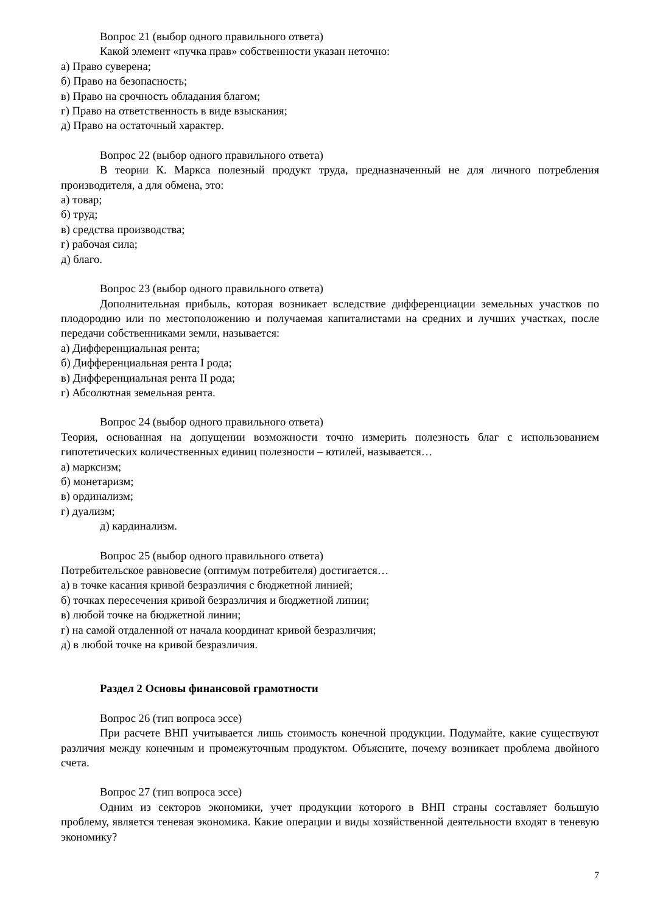Вопрос 21 (выбор одного правильного ответа)
Какой элемент «пучка прав» собственности указан неточно:
а) Право суверена;
б) Право на безопасность;
в) Право на срочность обладания благом;
г) Право на ответственность в виде взыскания;
д) Право на остаточный характер.
Вопрос 22 (выбор одного правильного ответа)
В теории К. Маркса полезный продукт труда, предназначенный не для личного потребления производителя, а для обмена, это:
а) товар;
б) труд;
в) средства производства;
г) рабочая сила;
д) благо.
Вопрос 23 (выбор одного правильного ответа)
Дополнительная прибыль, которая возникает вследствие дифференциации земельных участков по плодородию или по местоположению и получаемая капиталистами на средних и лучших участках, после передачи собственниками земли, называется:
а) Дифференциальная рента;
б) Дифференциальная рента I рода;
в) Дифференциальная рента II рода;
г) Абсолютная земельная рента.
Вопрос 24 (выбор одного правильного ответа)
Теория, основанная на допущении возможности точно измерить полезность благ с использованием гипотетических количественных единиц полезности – ютилей, называется…
а) марксизм;
б) монетаризм;
в) ординализм;
г) дуализм;
д) кардинализм.
Вопрос 25 (выбор одного правильного ответа)
Потребительское равновесие (оптимум потребителя) достигается…
а) в точке касания кривой безразличия с бюджетной линией;
б) точках пересечения кривой безразличия и бюджетной линии;
в) любой точке на бюджетной линии;
г) на самой отдаленной от начала координат кривой безразличия;
д) в любой точке на кривой безразличия.
Раздел 2 Основы финансовой грамотности
Вопрос 26 (тип вопроса эссе)
При расчете ВНП учитывается лишь стоимость конечной продукции. Подумайте, какие существуют различия между конечным и промежуточным продуктом. Объясните, почему возникает проблема двойного счета.
Вопрос 27 (тип вопроса эссе)
Одним из секторов экономики, учет продукции которого в ВНП страны составляет большую проблему, является теневая экономика. Какие операции и виды хозяйственной деятельности входят в теневую экономику?
7